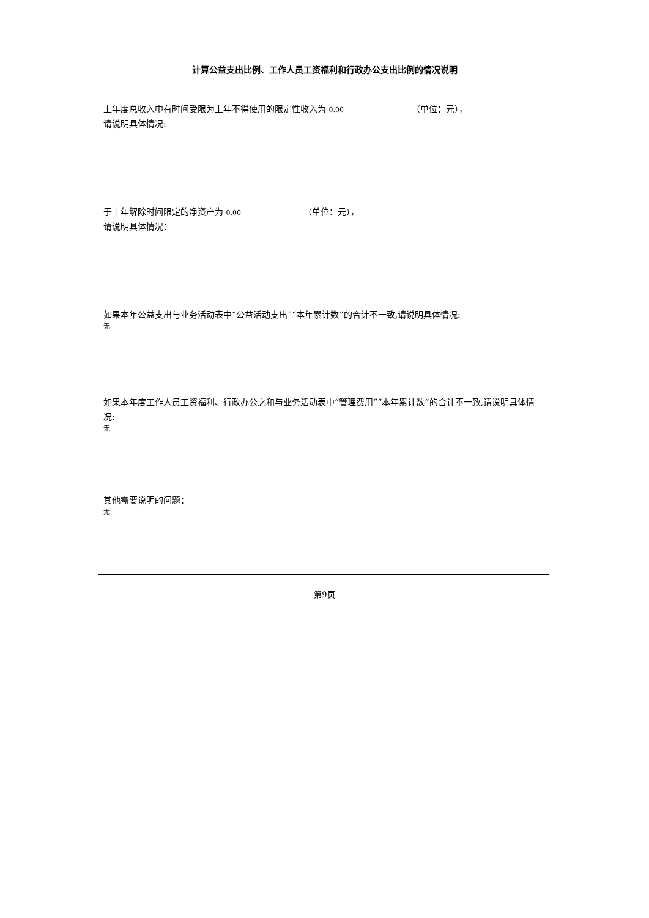计算公益支出比例、工作人员工资福利和行政办公支出比例的情况说明
上年度总收入中有时间受限为上年不得使用的限定性收入为 0.00 （单位：元），
请说明具体情况:
于上年解除时间限定的净资产为 0.00 （单位：元），
请说明具体情况：
如果本年公益支出与业务活动表中“公益活动支出”“本年累计数”的合计不一致,请说明具体情况:
无
如果本年度工作人员工资福利、行政办公之和与业务活动表中“管理费用”“本年累计数”的合计不一致,请说明具体情况:
无
其他需要说明的问题：
无
第9页